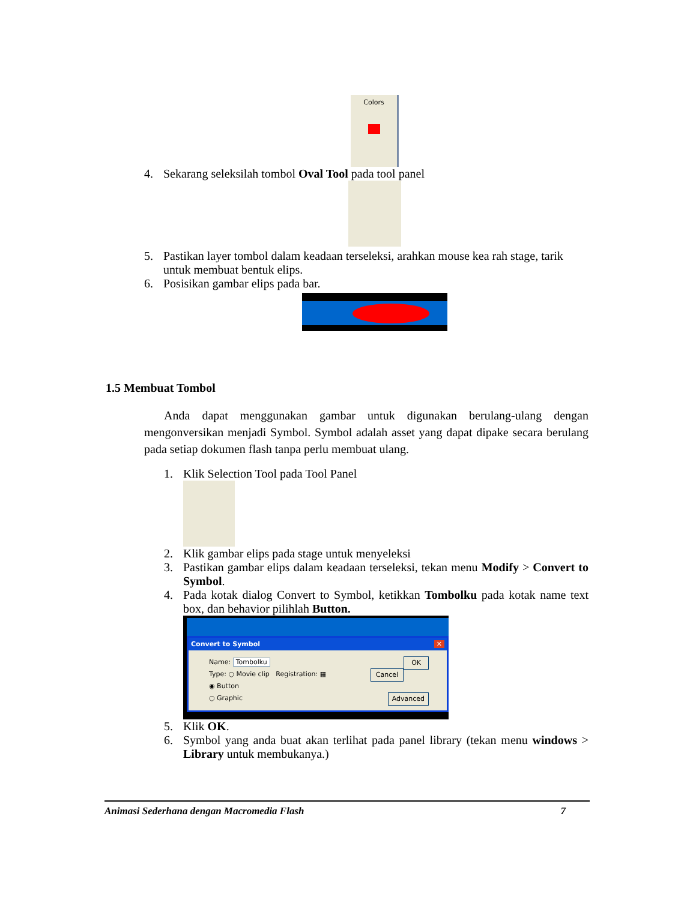Colors
4. Sekarang seleksilah tombol Oval Tool pada tool panel
5. Pastikan layer tombol dalam keadaan terseleksi, arahkan mouse kea rah stage, tarik untuk membuat bentuk elips.
6. Posisikan gambar elips pada bar.
1.5 Membuat Tombol
Anda dapat menggunakan gambar untuk digunakan berulang-ulang dengan mengonversikan menjadi Symbol. Symbol adalah asset yang dapat dipake secara berulang pada setiap dokumen flash tanpa perlu membuat ulang.
1. Klik Selection Tool pada Tool Panel
2. Klik gambar elips pada stage untuk menyeleksi
3. Pastikan gambar elips dalam keadaan terseleksi, tekan menu Modify > Convert to Symbol.
4. Pada kotak dialog Convert to Symbol, ketikkan Tombolku pada kotak name text box, dan behavior pilihlah Button.
Convert to Symbol ✕
Name: Tombolku OK
Type: ○ Movie clip Registration: ▦ Cancel
◉ Button
○ Graphic Advanced
5. Klik OK.
6. Symbol yang anda buat akan terlihat pada panel library (tekan menu windows > Library untuk membukanya.)
Animasi Sederhana dengan Macromedia Flash 7